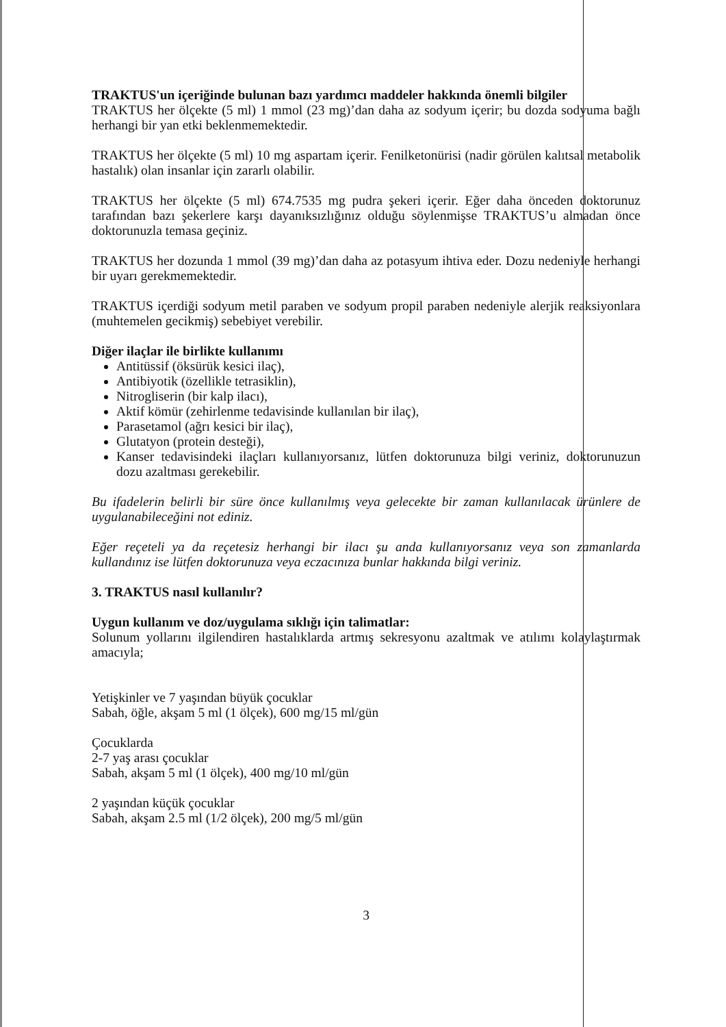TRAKTUS'un içeriğinde bulunan bazı yardımcı maddeler hakkında önemli bilgiler
TRAKTUS her ölçekte (5 ml) 1 mmol (23 mg)’dan daha az sodyum içerir; bu dozda sodyuma bağlı herhangi bir yan etki beklenmemektedir.
TRAKTUS her ölçekte (5 ml) 10 mg aspartam içerir. Fenilketonürisi (nadir görülen kalıtsal metabolik hastalık) olan insanlar için zararlı olabilir.
TRAKTUS her ölçekte (5 ml) 674.7535 mg pudra şekeri içerir. Eğer daha önceden doktorunuz tarafından bazı şekerlere karşı dayanıksızlığınız olduğu söylenmişse TRAKTUS’u almadan önce doktorunuzla temasa geçiniz.
TRAKTUS her dozunda 1 mmol (39 mg)’dan daha az potasyum ihtiva eder. Dozu nedeniyle herhangi bir uyarı gerekmemektedir.
TRAKTUS içerdiği sodyum metil paraben ve sodyum propil paraben nedeniyle alerjik reaksiyonlara (muhtemelen gecikmiş) sebebiyet verebilir.
Diğer ilaçlar ile birlikte kullanımı
Antitüssif (öksürük kesici ilaç),
Antibiyotik (özellikle tetrasiklin),
Nitrogliserin (bir kalp ilacı),
Aktif kömür (zehirlenme tedavisinde kullanılan bir ilaç),
Parasetamol (ağrı kesici bir ilaç),
Glutatyon (protein desteği),
Kanser tedavisindeki ilaçları kullanıyorsanız, lütfen doktorunuza bilgi veriniz, doktorunuzun dozu azaltması gerekebilir.
Bu ifadelerin belirli bir süre önce kullanılmış veya gelecekte bir zaman kullanılacak ürünlere de uygulanabileceğini not ediniz.
Eğer reçeteli ya da reçetesiz herhangi bir ilacı şu anda kullanıyorsanız veya son zamanlarda kullandınız ise lütfen doktorunuza veya eczacınıza bunlar hakkında bilgi veriniz.
3. TRAKTUS nasıl kullanılır?
Uygun kullanım ve doz/uygulama sıklığı için talimatlar:
Solunum yollarını ilgilendiren hastalıklarda artmış sekresyonu azaltmak ve atılımı kolaylaştırmak amacıyla;
Yetişkinler ve 7 yaşından büyük çocuklar
Sabah, öğle, akşam 5 ml (1 ölçek), 600 mg/15 ml/gün
Çocuklarda
2-7 yaş arası çocuklar
Sabah, akşam 5 ml (1 ölçek), 400 mg/10 ml/gün
2 yaşından küçük çocuklar
Sabah, akşam 2.5 ml (1/2 ölçek), 200 mg/5 ml/gün
3